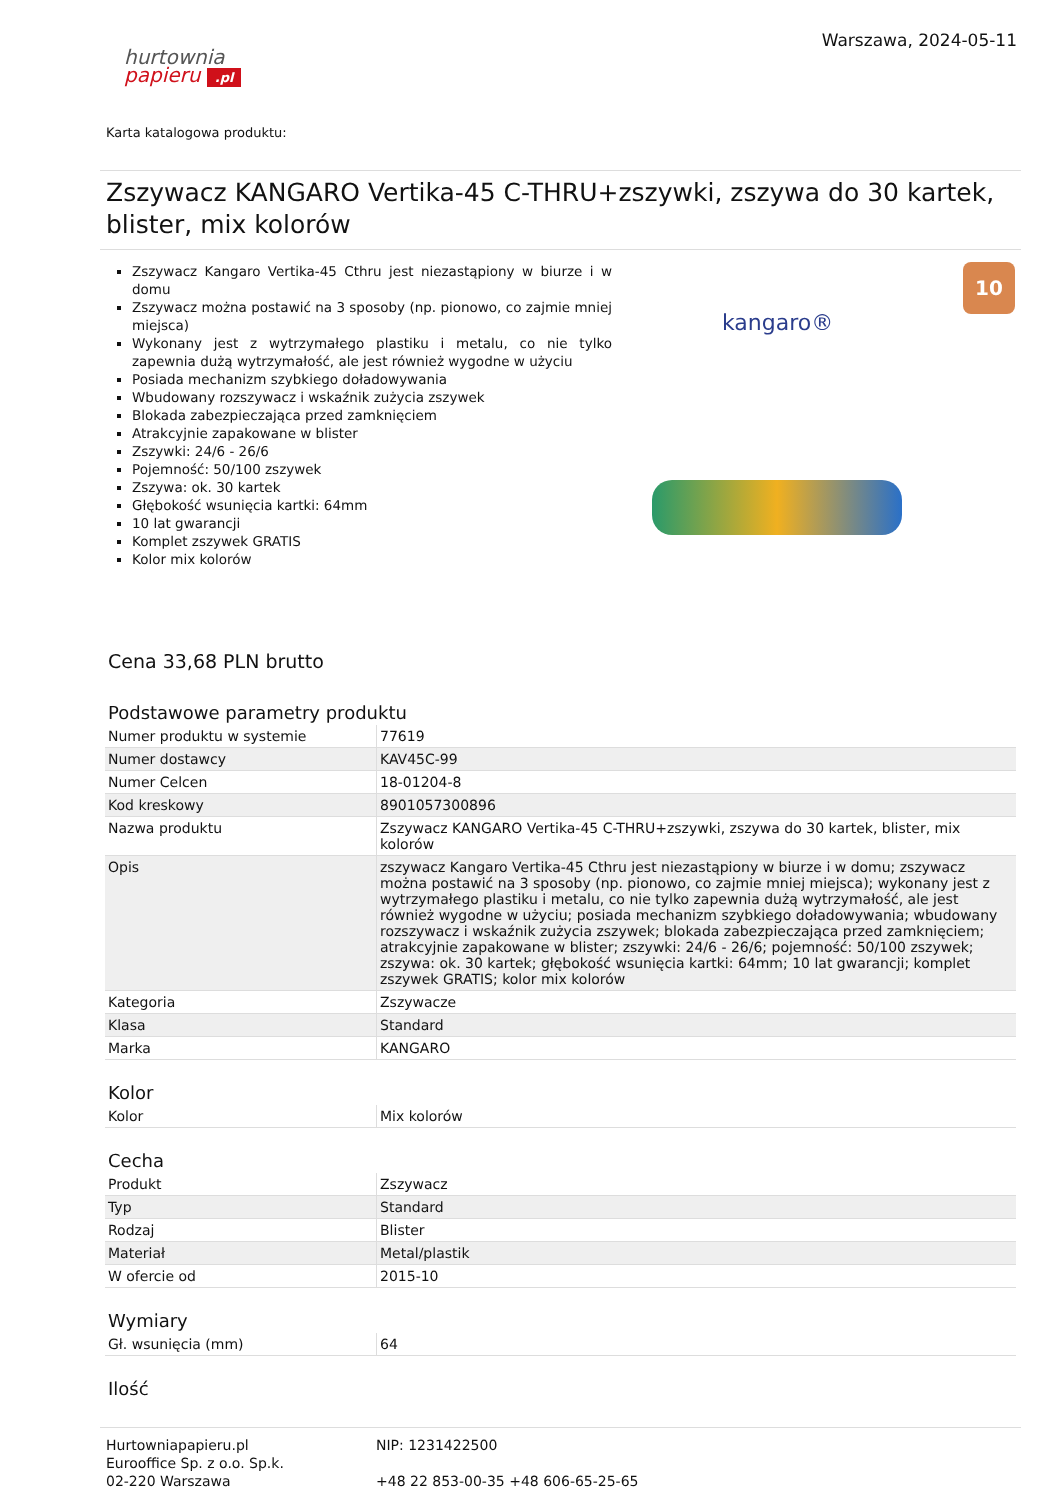hurtownia
papieru .pl
Warszawa, 2024-05-11
Karta katalogowa produktu:
Zszywacz KANGARO Vertika-45 C-THRU+zszywki, zszywa do 30 kartek, blister, mix kolorów
Zszywacz Kangaro Vertika-45 Cthru jest niezastąpiony w biurze i w domu
Zszywacz można postawić na 3 sposoby (np. pionowo, co zajmie mniej miejsca)
Wykonany jest z wytrzymałego plastiku i metalu, co nie tylko zapewnia dużą wytrzymałość, ale jest również wygodne w użyciu
Posiada mechanizm szybkiego doładowywania
Wbudowany rozszywacz i wskaźnik zużycia zszywek
Blokada zabezpieczająca przed zamknięciem
Atrakcyjnie zapakowane w blister
Zszywki: 24/6 - 26/6
Pojemność: 50/100 zszywek
Zszywa: ok. 30 kartek
Głębokość wsunięcia kartki: 64mm
10 lat gwarancji
Komplet zszywek GRATIS
Kolor mix kolorów
10
kangaro®
Cena 33,68 PLN brutto
Podstawowe parametry produktu
| Numer produktu w systemie | 77619 |
| Numer dostawcy | KAV45C-99 |
| Numer Celcen | 18-01204-8 |
| Kod kreskowy | 8901057300896 |
| Nazwa produktu | Zszywacz KANGARO Vertika-45 C-THRU+zszywki, zszywa do 30 kartek, blister, mix kolorów |
| Opis | zszywacz Kangaro Vertika-45 Cthru jest niezastąpiony w biurze i w domu; zszywacz można postawić na 3 sposoby (np. pionowo, co zajmie mniej miejsca); wykonany jest z wytrzymałego plastiku i metalu, co nie tylko zapewnia dużą wytrzymałość, ale jest również wygodne w użyciu; posiada mechanizm szybkiego doładowywania; wbudowany rozszywacz i wskaźnik zużycia zszywek; blokada zabezpieczająca przed zamknięciem; atrakcyjnie zapakowane w blister; zszywki: 24/6 - 26/6; pojemność: 50/100 zszywek; zszywa: ok. 30 kartek; głębokość wsunięcia kartki: 64mm; 10 lat gwarancji; komplet zszywek GRATIS; kolor mix kolorów |
| Kategoria | Zszywacze |
| Klasa | Standard |
| Marka | KANGARO |
Kolor
| Kolor | Mix kolorów |
Cecha
| Produkt | Zszywacz |
| Typ | Standard |
| Rodzaj | Blister |
| Materiał | Metal/plastik |
| W ofercie od | 2015-10 |
Wymiary
| Gł. wsunięcia (mm) | 64 |
Ilość
Hurtowniapapieru.pl
Eurooffice Sp. z o.o. Sp.k.
02-220 Warszawa
NIP: 1231422500
+48 22 853-00-35 +48 606-65-25-65